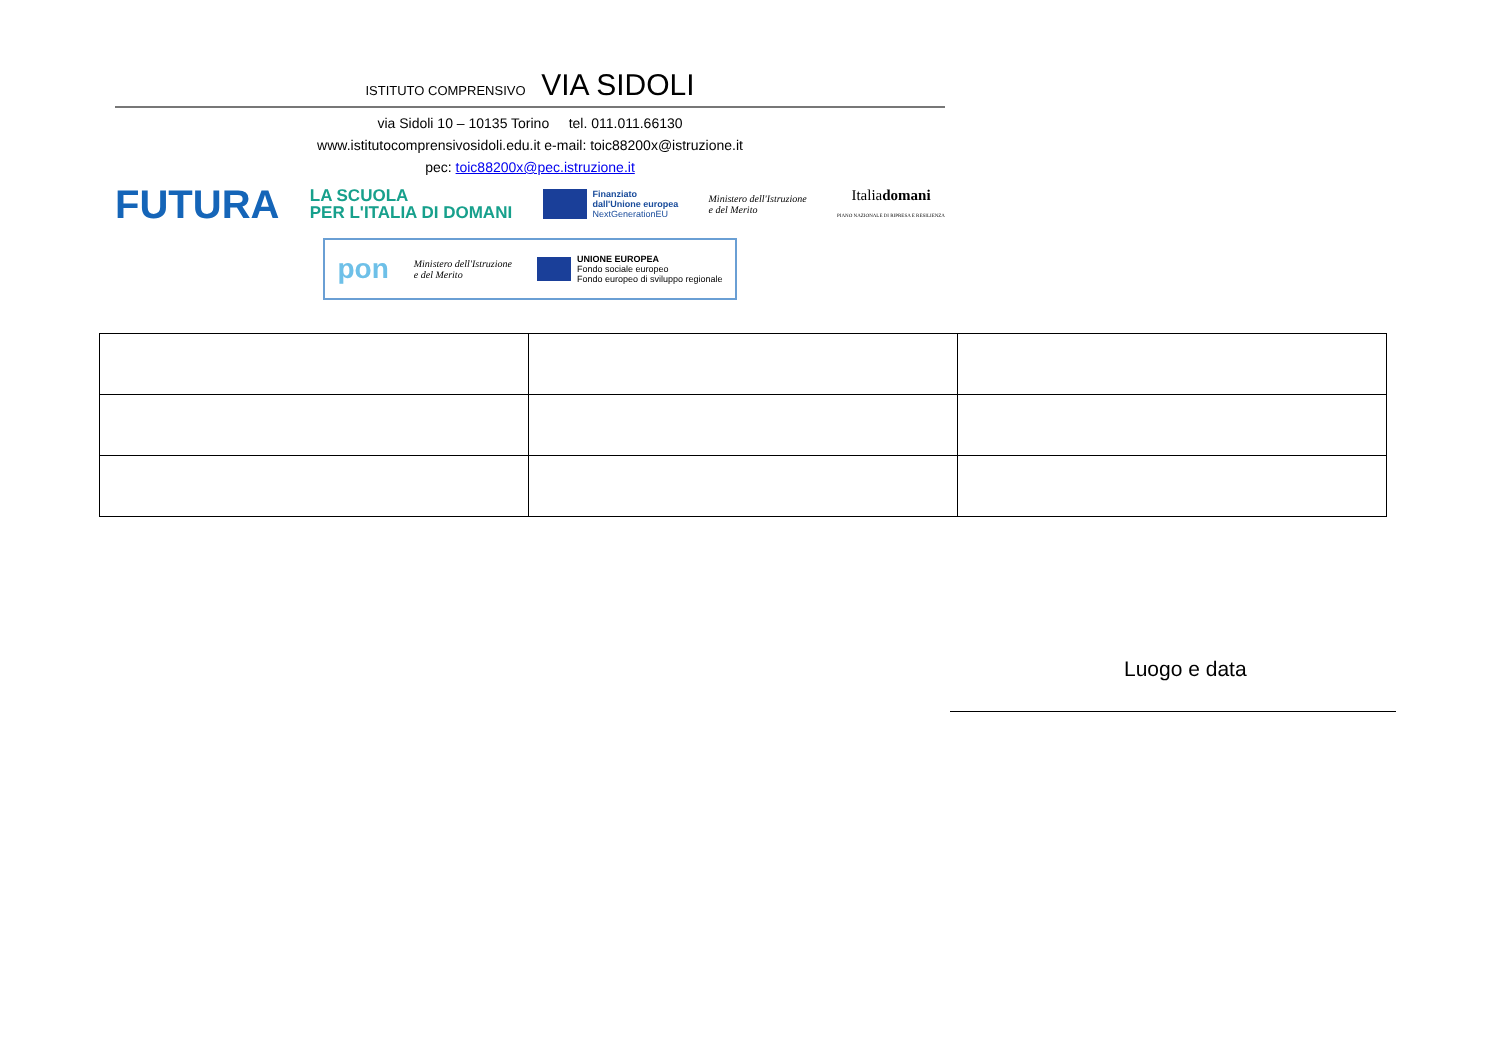ISTITUTO COMPRENSIVO VIA SIDOLI
via Sidoli 10 – 10135 Torino tel. 011.011.66130
www.istitutocomprensivosidoli.edu.it e-mail: toic88200x@istruzione.it
pec: toic88200x@pec.istruzione.it
FUTURA
LA SCUOLA
PER L'ITALIA DI DOMANI
Finanziato
dall'Unione europea
NextGenerationEU
Ministero dell'Istruzione
e del Merito
Italiadomani
PIANO NAZIONALE DI RIPRESA E RESILIENZA
pon
Ministero dell'Istruzione
e del Merito
UNIONE EUROPEA
Fondo sociale europeo
Fondo europeo di sviluppo regionale
Luogo e data